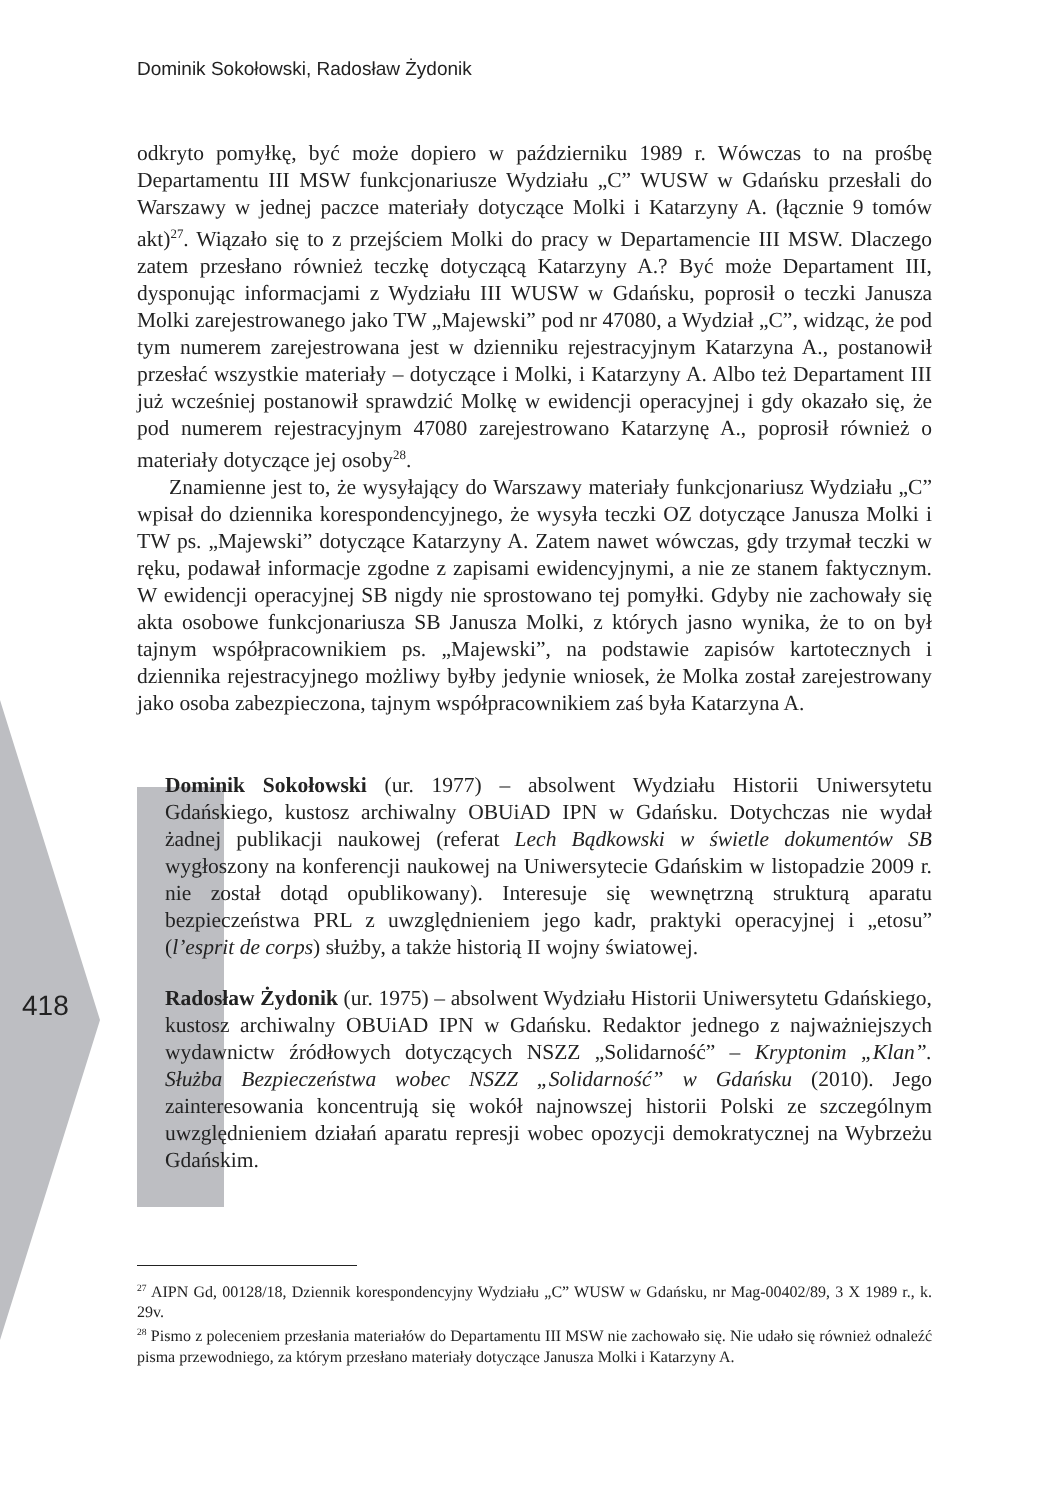Dominik Sokołowski, Radosław Żydonik
418
odkryto pomyłkę, być może dopiero w październiku 1989 r. Wówczas to na prośbę Departamentu III MSW funkcjonariusze Wydziału „C” WUSW w Gdańsku przesłali do Warszawy w jednej paczce materiały dotyczące Molki i Katarzyny A. (łącznie 9 tomów akt)<sup>27</sup>. Wiązało się to z przejściem Molki do pracy w Departamencie III MSW. Dlaczego zatem przesłano również teczkę dotyczącą Katarzyny A.? Być może Departament III, dysponując informacjami z Wydziału III WUSW w Gdańsku, poprosił o teczki Janusza Molki zarejestrowanego jako TW „Majewski” pod nr 47080, a Wydział „C”, widząc, że pod tym numerem zarejestrowana jest w dzienniku rejestracyjnym Katarzyna A., postanowił przesłać wszystkie materiały – dotyczące i Molki, i Katarzyny A. Albo też Departament III już wcześniej postanowił sprawdzić Molkę w ewidencji operacyjnej i gdy okazało się, że pod numerem rejestracyjnym 47080 zarejestrowano Katarzynę A., poprosił również o materiały dotyczące jej osoby<sup>28</sup>.
Znamienne jest to, że wysyłający do Warszawy materiały funkcjonariusz Wydziału „C” wpisał do dziennika korespondencyjnego, że wysyła teczki OZ dotyczące Janusza Molki i TW ps. „Majewski” dotyczące Katarzyny A. Zatem nawet wówczas, gdy trzymał teczki w ręku, podawał informacje zgodne z zapisami ewidencyjnymi, a nie ze stanem faktycznym. W ewidencji operacyjnej SB nigdy nie sprostowano tej pomyłki. Gdyby nie zachowały się akta osobowe funkcjonariusza SB Janusza Molki, z których jasno wynika, że to on był tajnym współpracownikiem ps. „Majewski”, na podstawie zapisów kartotecznych i dziennika rejestracyjnego możliwy byłby jedynie wniosek, że Molka został zarejestrowany jako osoba zabezpieczona, tajnym współpracownikiem zaś była Katarzyna A.
Dominik Sokołowski (ur. 1977) – absolwent Wydziału Historii Uniwersytetu Gdańskiego, kustosz archiwalny OBUiAD IPN w Gdańsku. Dotychczas nie wydał żadnej publikacji naukowej (referat Lech Bądkowski w świetle dokumentów SB wygłoszony na konferencji naukowej na Uniwersytecie Gdańskim w listopadzie 2009 r. nie został dotąd opublikowany). Interesuje się wewnętrzną strukturą aparatu bezpieczeństwa PRL z uwzględnieniem jego kadr, praktyki operacyjnej i „etosu” (l’esprit de corps) służby, a także historią II wojny światowej.
Radosław Żydonik (ur. 1975) – absolwent Wydziału Historii Uniwersytetu Gdańskiego, kustosz archiwalny OBUiAD IPN w Gdańsku. Redaktor jednego z najważniejszych wydawnictw źródłowych dotyczących NSZZ „Solidarność” – Kryptonim „Klan”. Służba Bezpieczeństwa wobec NSZZ „Solidarność” w Gdańsku (2010). Jego zainteresowania koncentrują się wokół najnowszej historii Polski ze szczególnym uwzględnieniem działań aparatu represji wobec opozycji demokratycznej na Wybrzeżu Gdańskim.
<sup>27</sup> AIPN Gd, 00128/18, Dziennik korespondencyjny Wydziału „C” WUSW w Gdańsku, nr Mag-00402/89, 3 X 1989 r., k. 29v.
<sup>28</sup> Pismo z poleceniem przesłania materiałów do Departamentu III MSW nie zachowało się. Nie udało się również odnaleźć pisma przewodniego, za którym przesłano materiały dotyczące Janusza Molki i Katarzyny A.